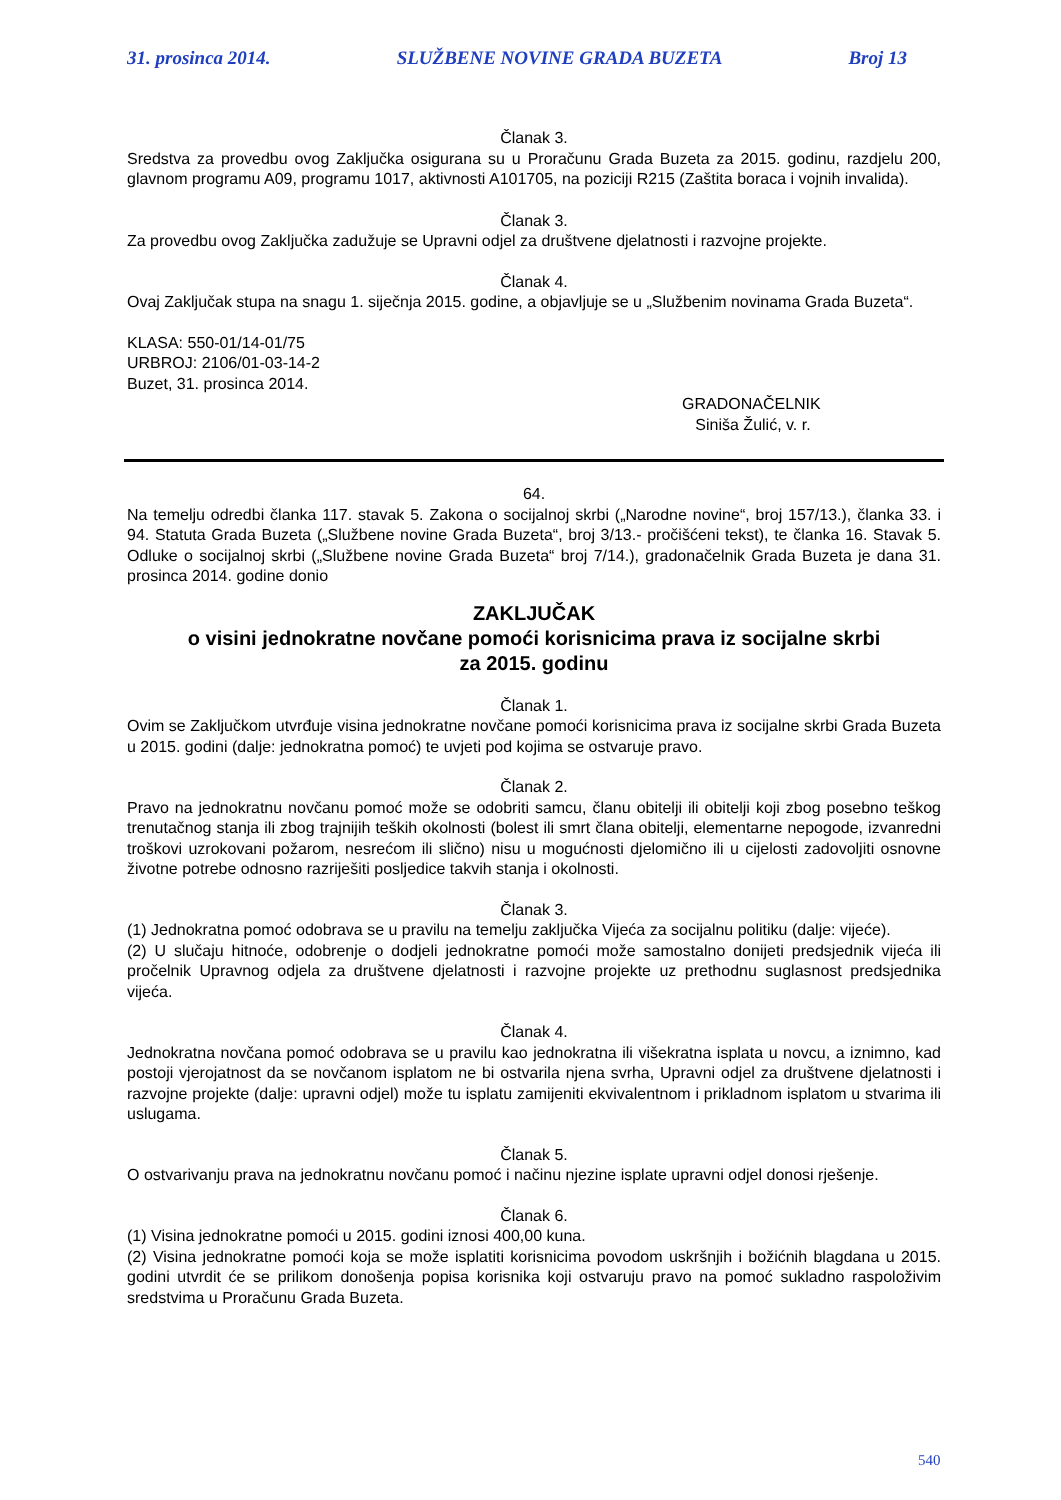31. prosinca 2014. SLUŽBENE NOVINE GRADA BUZETA Broj 13
Članak 3.
Sredstva za provedbu ovog Zaključka osigurana su u Proračunu Grada Buzeta za 2015. godinu, razdjelu 200, glavnom programu A09, programu 1017, aktivnosti A101705, na poziciji R215 (Zaštita boraca i vojnih invalida).
Članak 3.
Za provedbu ovog Zaključka zadužuje se Upravni odjel za društvene djelatnosti i razvojne projekte.
Članak 4.
Ovaj Zaključak stupa na snagu 1. siječnja 2015. godine, a objavljuje se u „Službenim novinama Grada Buzeta“.
KLASA: 550-01/14-01/75
URBROJ: 2106/01-03-14-2
Buzet, 31. prosinca 2014.
GRADONAČELNIK
Siniša Žulić, v. r.
64.
Na temelju odredbi članka 117. stavak 5. Zakona o socijalnoj skrbi („Narodne novine“, broj 157/13.), članka 33. i 94. Statuta Grada Buzeta („Službene novine Grada Buzeta“, broj 3/13.- pročišćeni tekst), te članka 16. Stavak 5. Odluke o socijalnoj skrbi („Službene novine Grada Buzeta“ broj 7/14.), gradonačelnik Grada Buzeta je dana 31. prosinca 2014. godine donio
ZAKLJUČAK
o visini jednokratne novčane pomoći korisnicima prava iz socijalne skrbi
za 2015. godinu
Članak 1.
Ovim se Zaključkom utvrđuje visina jednokratne novčane pomoći korisnicima prava iz socijalne skrbi Grada Buzeta u 2015. godini (dalje: jednokratna pomoć) te uvjeti pod kojima se ostvaruje pravo.
Članak 2.
Pravo na jednokratnu novčanu pomoć može se odobriti samcu, članu obitelji ili obitelji koji zbog posebno teškog trenutačnog stanja ili zbog trajnijih teških okolnosti (bolest ili smrt člana obitelji, elementarne nepogode, izvanredni troškovi uzrokovani požarom, nesrećom ili slično) nisu u mogućnosti djelomično ili u cijelosti zadovoljiti osnovne životne potrebe odnosno razriješiti posljedice takvih stanja i okolnosti.
Članak 3.
(1) Jednokratna pomoć odobrava se u pravilu na temelju zaključka Vijeća za socijalnu politiku (dalje: vijeće).
(2) U slučaju hitnoće, odobrenje o dodjeli jednokratne pomoći može samostalno donijeti predsjednik vijeća ili pročelnik Upravnog odjela za društvene djelatnosti i razvojne projekte uz prethodnu suglasnost predsjednika vijeća.
Članak 4.
Jednokratna novčana pomoć odobrava se u pravilu kao jednokratna ili višekratna isplata u novcu, a iznimno, kad postoji vjerojatnost da se novčanom isplatom ne bi ostvarila njena svrha, Upravni odjel za društvene djelatnosti i razvojne projekte (dalje: upravni odjel) može tu isplatu zamijeniti ekvivalentnom i prikladnom isplatom u stvarima ili uslugama.
Članak 5.
O ostvarivanju prava na jednokratnu novčanu pomoć i načinu njezine isplate upravni odjel donosi rješenje.
Članak 6.
(1) Visina jednokratne pomoći u 2015. godini iznosi 400,00 kuna.
(2) Visina jednokratne pomoći koja se može isplatiti korisnicima povodom uskršnjih i božićnih blagdana u 2015. godini utvrdit će se prilikom donošenja popisa korisnika koji ostvaruju pravo na pomoć sukladno raspoloživim sredstvima u Proračunu Grada Buzeta.
540